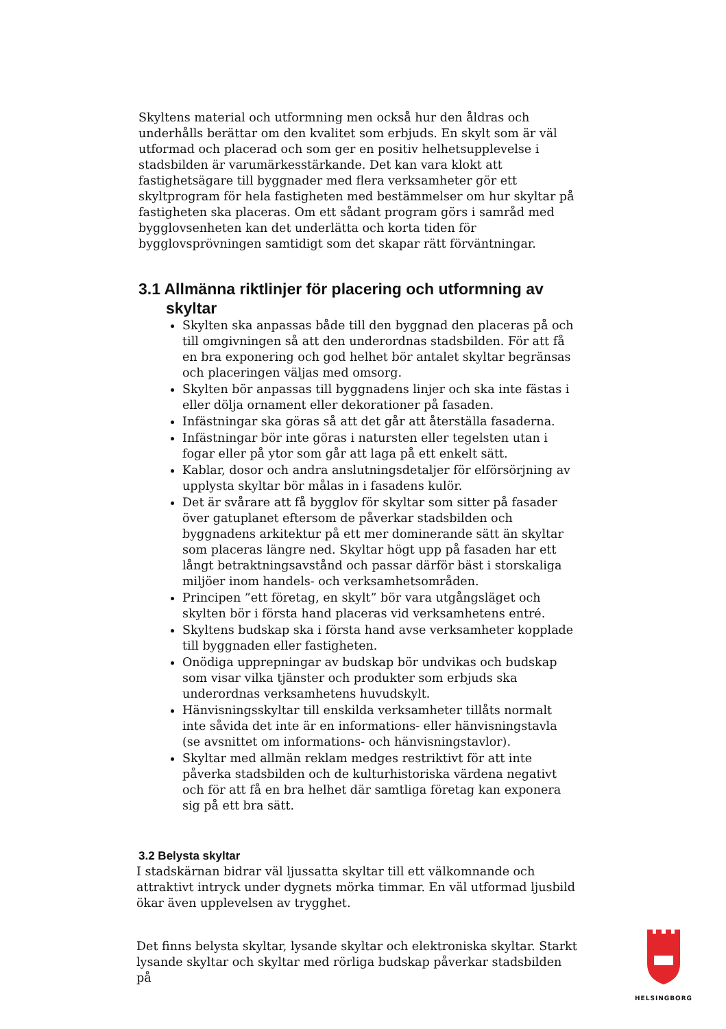Skyltens material och utformning men också hur den åldras och underhålls berättar om den kvalitet som erbjuds. En skylt som är väl utformad och placerad och som ger en positiv helhetsupplevelse i stadsbilden är varumärkesstärkande. Det kan vara klokt att fastighetsägare till byggnader med flera verksamheter gör ett skyltprogram för hela fastigheten med bestämmelser om hur skyltar på fastigheten ska placeras. Om ett sådant program görs i samråd med bygglovsenheten kan det underlätta och korta tiden för bygglovsprövningen samtidigt som det skapar rätt förväntningar.
3.1 Allmänna riktlinjer för placering och utformning av skyltar
Skylten ska anpassas både till den byggnad den placeras på och till omgivningen så att den underordnas stadsbilden. För att få en bra exponering och god helhet bör antalet skyltar begränsas och placeringen väljas med omsorg.
Skylten bör anpassas till byggnadens linjer och ska inte fästas i eller dölja ornament eller dekorationer på fasaden.
Infästningar ska göras så att det går att återställa fasaderna.
Infästningar bör inte göras i natursten eller tegelsten utan i fogar eller på ytor som går att laga på ett enkelt sätt.
Kablar, dosor och andra anslutningsdetaljer för elförsörjning av upplysta skyltar bör målas in i fasadens kulör.
Det är svårare att få bygglov för skyltar som sitter på fasader över gatuplanet eftersom de påverkar stadsbilden och byggnadens arkitektur på ett mer dominerande sätt än skyltar som placeras längre ned. Skyltar högt upp på fasaden har ett långt betraktningsavstånd och passar därför bäst i storskaliga miljöer inom handels- och verksamhetsområden.
Principen ”ett företag, en skylt” bör vara utgångsläget och skylten bör i första hand placeras vid verksamhetens entré.
Skyltens budskap ska i första hand avse verksamheter kopplade till byggnaden eller fastigheten.
Onödiga upprepningar av budskap bör undvikas och budskap som visar vilka tjänster och produkter som erbjuds ska underordnas verksamhetens huvudskylt.
Hänvisningsskyltar till enskilda verksamheter tillåts normalt inte såvida det inte är en informations- eller hänvisningstavla (se avsnittet om informations- och hänvisningstavlor).
Skyltar med allmän reklam medges restriktivt för att inte påverka stadsbilden och de kulturhistoriska värdena negativt och för att få en bra helhet där samtliga företag kan exponera sig på ett bra sätt.
3.2 Belysta skyltar
I stadskärnan bidrar väl ljussatta skyltar till ett välkomnande och attraktivt intryck under dygnets mörka timmar. En väl utformad ljusbild ökar även upplevelsen av trygghet.
Det finns belysta skyltar, lysande skyltar och elektroniska skyltar. Starkt lysande skyltar och skyltar med rörliga budskap påverkar stadsbilden på
HELSINGBORG